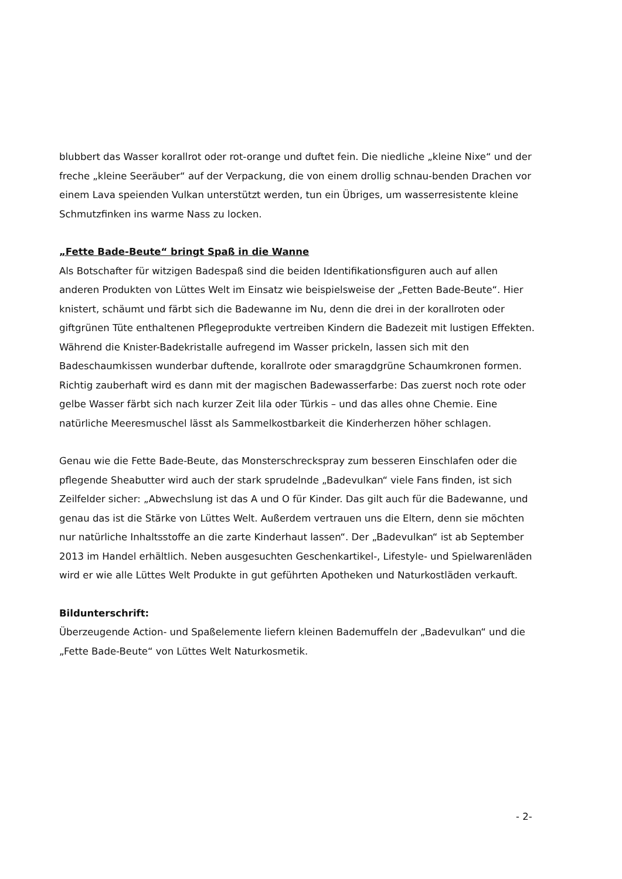blubbert das Wasser korallrot oder rot-orange und duftet fein. Die niedliche „kleine Nixe“ und der freche „kleine Seeräuber“ auf der Verpackung, die von einem drollig schnau-benden Drachen vor einem Lava speienden Vulkan unterstützt werden, tun ein Übriges, um wasserresistente kleine Schmutzfinken ins warme Nass zu locken.
„Fette Bade-Beute“ bringt Spaß in die Wanne
Als Botschafter für witzigen Badespaß sind die beiden Identifikationsfiguren auch auf allen anderen Produkten von Lüttes Welt im Einsatz wie beispielsweise der „Fetten Bade-Beute“. Hier knistert, schäumt und färbt sich die Badewanne im Nu, denn die drei in der korallroten oder giftgrünen Tüte enthaltenen Pflegeprodukte vertreiben Kindern die Badezeit mit lustigen Effekten. Während die Knister-Badekristalle aufregend im Wasser prickeln, lassen sich mit den Badeschaumkissen wunderbar duftende, korallrote oder smaragdgrüne Schaumkronen formen. Richtig zauberhaft wird es dann mit der magischen Badewasserfarbe: Das zuerst noch rote oder gelbe Wasser färbt sich nach kurzer Zeit lila oder Türkis – und das alles ohne Chemie. Eine natürliche Meeresmuschel lässt als Sammelkostbarkeit die Kinderherzen höher schlagen.
Genau wie die Fette Bade-Beute, das Monsterschreckspray zum besseren Einschlafen oder die pflegende Sheabutter wird auch der stark sprudelnde „Badevulkan“ viele Fans finden, ist sich Zeilfelder sicher: „Abwechslung ist das A und O für Kinder. Das gilt auch für die Badewanne, und genau das ist die Stärke von Lüttes Welt. Außerdem vertrauen uns die Eltern, denn sie möchten nur natürliche Inhaltsstoffe an die zarte Kinderhaut lassen“. Der „Badevulkan“ ist ab September 2013 im Handel erhältlich. Neben ausgesuchten Geschenkartikel-, Lifestyle- und Spielwarenläden wird er wie alle Lüttes Welt Produkte in gut geführten Apotheken und Naturkostläden verkauft.
Bildunterschrift:
Überzeugende Action- und Spaßelemente liefern kleinen Bademuffeln der „Badevulkan“ und die „Fette Bade-Beute“ von Lüttes Welt Naturkosmetik.
- 2-